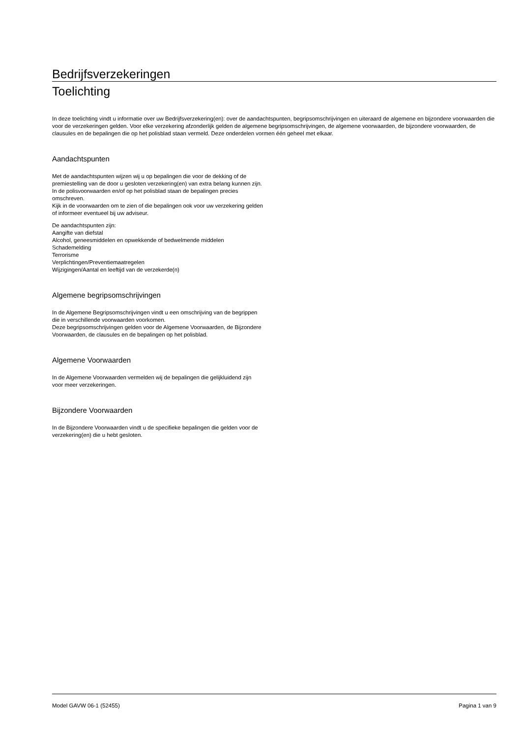Bedrijfsverzekeringen
Toelichting
In deze toelichting vindt u informatie over uw Bedrijfsverzekering(en): over de aandachtspunten, begripsomschrijvingen en uiteraard de algemene en bijzondere voorwaarden die voor de verzekeringen gelden. Voor elke verzekering afzonderlijk gelden de algemene begripsomschrijvingen, de algemene voorwaarden, de bijzondere voorwaarden, de clausules en de bepalingen die op het polisblad staan vermeld. Deze onderdelen vormen één geheel met elkaar.
Aandachtspunten
Met de aandachtspunten wijzen wij u op bepalingen die voor de dekking of de premiestelling van de door u gesloten verzekering(en) van extra belang kunnen zijn. In de polisvoorwaarden en/of op het polisblad staan de bepalingen precies omschreven.
Kijk in de voorwaarden om te zien of die bepalingen ook voor uw verzekering gelden of informeer eventueel bij uw adviseur.
De aandachtspunten zijn:
Aangifte van diefstal
Alcohol, geneesmiddelen en opwekkende of bedwelmende middelen
Schademelding
Terrorisme
Verplichtingen/Preventiemaatregelen
Wijzigingen/Aantal en leeftijd van de verzekerde(n)
Algemene begripsomschrijvingen
In de Algemene Begripsomschrijvingen vindt u een omschrijving van de begrippen die in verschillende voorwaarden voorkomen.
Deze begripsomschrijvingen gelden voor de Algemene Voorwaarden, de Bijzondere Voorwaarden, de clausules en de bepalingen op het polisblad.
Algemene Voorwaarden
In de Algemene Voorwaarden vermelden wij de bepalingen die gelijkluidend zijn voor meer verzekeringen.
Bijzondere Voorwaarden
In de Bijzondere Voorwaarden vindt u de specifieke bepalingen die gelden voor de verzekering(en) die u hebt gesloten.
Model GAVW 06-1 (52455) Pagina 1 van 9